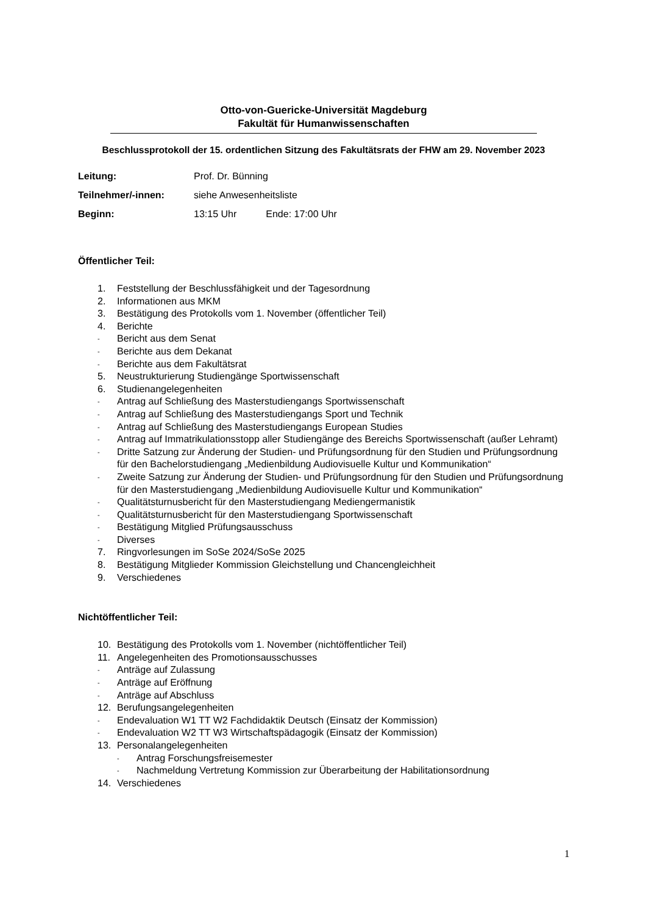Otto-von-Guericke-Universität Magdeburg
Fakultät für Humanwissenschaften
Beschlussprotokoll der 15. ordentlichen Sitzung des Fakultätsrats der FHW am 29. November 2023
Leitung: Prof. Dr. Bünning
Teilnehmer/-innen: siehe Anwesenheitsliste
Beginn: 13:15 Uhr Ende: 17:00 Uhr
Öffentlicher Teil:
1. Feststellung der Beschlussfähigkeit und der Tagesordnung
2. Informationen aus MKM
3. Bestätigung des Protokolls vom 1. November (öffentlicher Teil)
4. Berichte
-
Bericht aus dem Senat
-
Berichte aus dem Dekanat
-
Berichte aus dem Fakultätsrat
5. Neustrukturierung Studiengänge Sportwissenschaft
6. Studienangelegenheiten
-
Antrag auf Schließung des Masterstudiengangs Sportwissenschaft
-
Antrag auf Schließung des Masterstudiengangs Sport und Technik
-
Antrag auf Schließung des Masterstudiengangs European Studies
-
Antrag auf Immatrikulationsstopp aller Studiengänge des Bereichs Sportwissenschaft (außer Lehramt)
-
Dritte Satzung zur Änderung der Studien- und Prüfungsordnung für den Studien und Prüfungsordnung für den Bachelorstudiengang „Medienbildung Audiovisuelle Kultur und Kommunikation“
-
Zweite Satzung zur Änderung der Studien- und Prüfungsordnung für den Studien und Prüfungsordnung für den Masterstudiengang „Medienbildung Audiovisuelle Kultur und Kommunikation“
-
Qualitätsturnusbericht für den Masterstudiengang Mediengermanistik
-
Qualitätsturnusbericht für den Masterstudiengang Sportwissenschaft
-
Bestätigung Mitglied Prüfungsausschuss
-
Diverses
7. Ringvorlesungen im SoSe 2024/SoSe 2025
8. Bestätigung Mitglieder Kommission Gleichstellung und Chancengleichheit
9. Verschiedenes
Nichtöffentlicher Teil:
10. Bestätigung des Protokolls vom 1. November (nichtöffentlicher Teil)
11. Angelegenheiten des Promotionsausschusses
-
Anträge auf Zulassung
-
Anträge auf Eröffnung
-
Anträge auf Abschluss
12. Berufungsangelegenheiten
-
Endevaluation W1 TT W2 Fachdidaktik Deutsch (Einsatz der Kommission)
-
Endevaluation W2 TT W3 Wirtschaftspädagogik (Einsatz der Kommission)
13. Personalangelegenheiten
-
Antrag Forschungsfreisemester
-
Nachmeldung Vertretung Kommission zur Überarbeitung der Habilitationsordnung
14. Verschiedenes
1